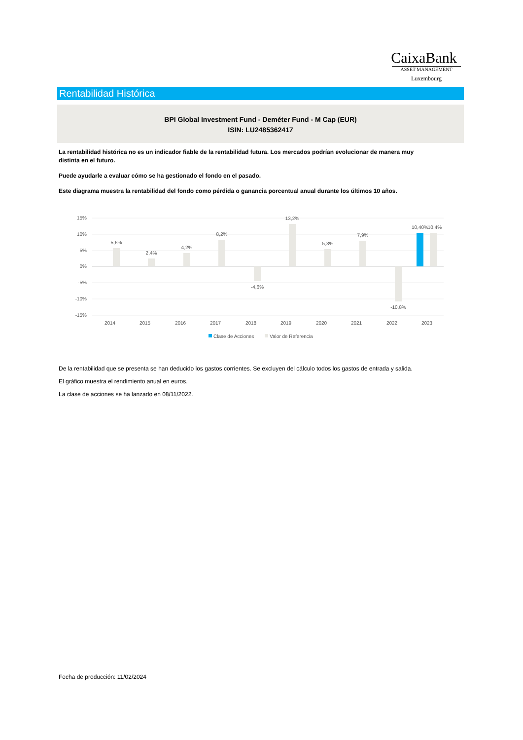CaixaBank
ASSET MANAGEMENT
Luxembourg
Rentabilidad Histórica
BPI Global Investment Fund - Deméter Fund - M Cap (EUR)
ISIN: LU2485362417
La rentabilidad histórica no es un indicador fiable de la rentabilidad futura. Los mercados podrían evolucionar de manera muy distinta en el futuro.
Puede ayudarle a evaluar cómo se ha gestionado el fondo en el pasado.
Este diagrama muestra la rentabilidad del fondo como pérdida o ganancia porcentual anual durante los últimos 10 años.
15%
10%
5%
0%
-5%
-10%
-15%
5,6%
2,4%
4,2%
8,2%
-4,6%
13,2%
5,3%
7,9%
-10,8%
10,40%
10,4%
2014
2015
2016
2017
2018
2019
2020
2021
2022
2023
Clase de Acciones
Valor de Referencia
De la rentabilidad que se presenta se han deducido los gastos corrientes. Se excluyen del cálculo todos los gastos de entrada y salida.
El gráfico muestra el rendimiento anual en euros.
La clase de acciones se ha lanzado en 08/11/2022.
Fecha de producción: 11/02/2024